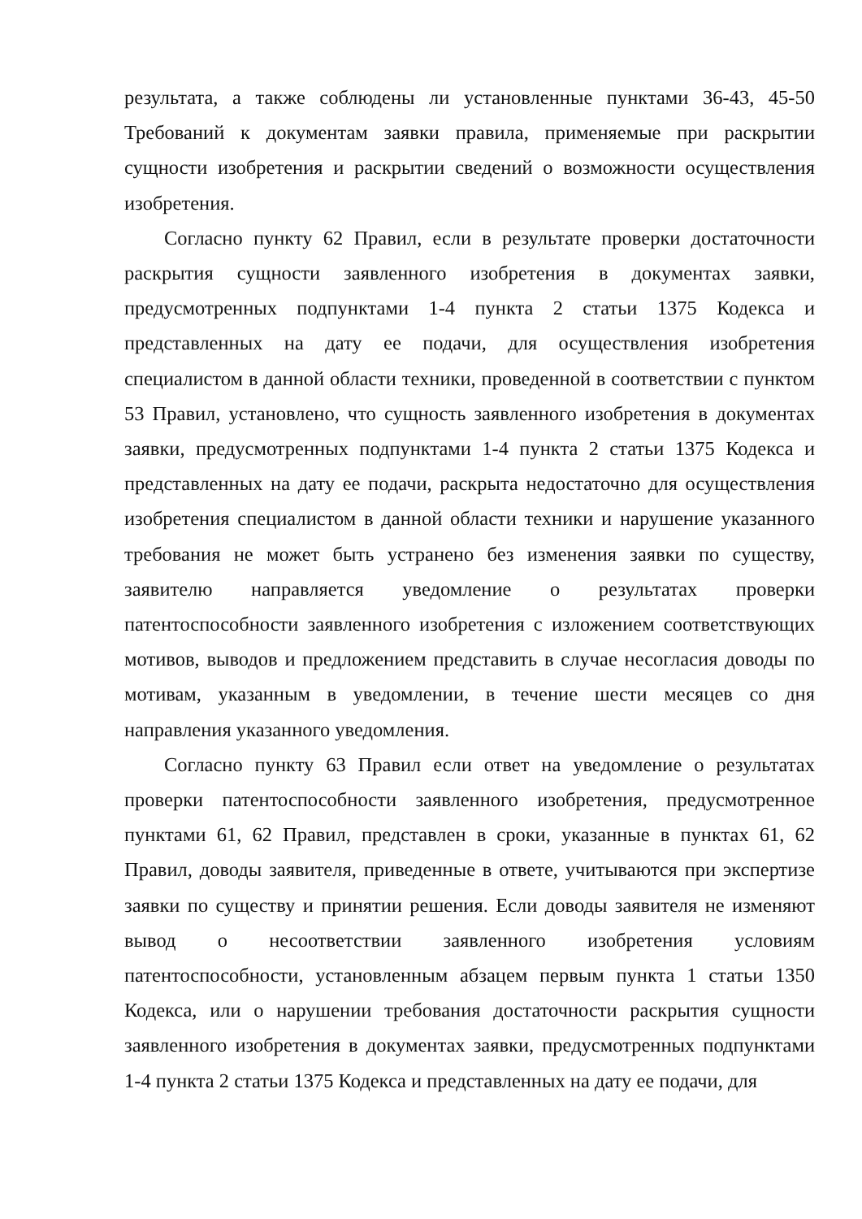результата, а также соблюдены ли установленные пунктами 36-43, 45-50 Требований к документам заявки правила, применяемые при раскрытии сущности изобретения и раскрытии сведений о возможности осуществления изобретения.
Согласно пункту 62 Правил, если в результате проверки достаточности раскрытия сущности заявленного изобретения в документах заявки, предусмотренных подпунктами 1-4 пункта 2 статьи 1375 Кодекса и представленных на дату ее подачи, для осуществления изобретения специалистом в данной области техники, проведенной в соответствии с пунктом 53 Правил, установлено, что сущность заявленного изобретения в документах заявки, предусмотренных подпунктами 1-4 пункта 2 статьи 1375 Кодекса и представленных на дату ее подачи, раскрыта недостаточно для осуществления изобретения специалистом в данной области техники и нарушение указанного требования не может быть устранено без изменения заявки по существу, заявителю направляется уведомление о результатах проверки патентоспособности заявленного изобретения с изложением соответствующих мотивов, выводов и предложением представить в случае несогласия доводы по мотивам, указанным в уведомлении, в течение шести месяцев со дня направления указанного уведомления.
Согласно пункту 63 Правил если ответ на уведомление о результатах проверки патентоспособности заявленного изобретения, предусмотренное пунктами 61, 62 Правил, представлен в сроки, указанные в пунктах 61, 62 Правил, доводы заявителя, приведенные в ответе, учитываются при экспертизе заявки по существу и принятии решения. Если доводы заявителя не изменяют вывод о несоответствии заявленного изобретения условиям патентоспособности, установленным абзацем первым пункта 1 статьи 1350 Кодекса, или о нарушении требования достаточности раскрытия сущности заявленного изобретения в документах заявки, предусмотренных подпунктами 1-4 пункта 2 статьи 1375 Кодекса и представленных на дату ее подачи, для